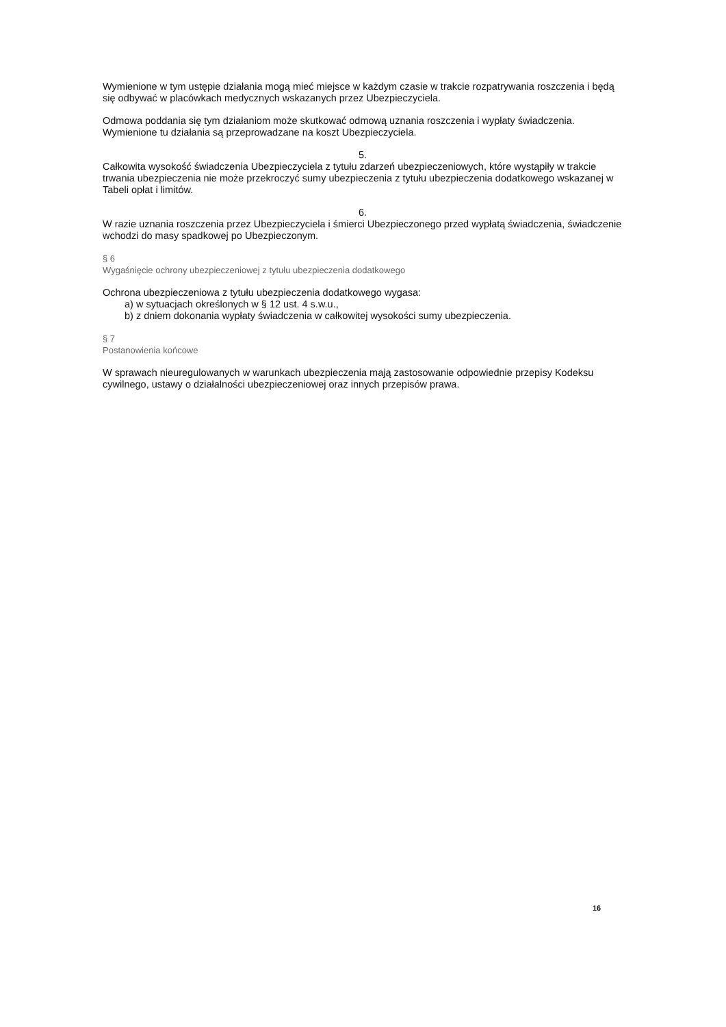Wymienione w tym ustępie działania mogą mieć miejsce w każdym czasie w trakcie rozpatrywania roszczenia i będą się odbywać w placówkach medycznych wskazanych przez Ubezpieczyciela.
Odmowa poddania się tym działaniom może skutkować odmową uznania roszczenia i wypłaty świadczenia. Wymienione tu działania są przeprowadzane na koszt Ubezpieczyciela.
5.
Całkowita wysokość świadczenia Ubezpieczyciela z tytułu zdarzeń ubezpieczeniowych, które wystąpiły w trakcie trwania ubezpieczenia nie może przekroczyć sumy ubezpieczenia z tytułu ubezpieczenia dodatkowego wskazanej w Tabeli opłat i limitów.
6.
W razie uznania roszczenia przez Ubezpieczyciela i śmierci Ubezpieczonego przed wypłatą świadczenia, świadczenie wchodzi do masy spadkowej po Ubezpieczonym.
§ 6
Wygaśnięcie ochrony ubezpieczeniowej z tytułu ubezpieczenia dodatkowego
Ochrona ubezpieczeniowa z tytułu ubezpieczenia dodatkowego wygasa:
a) w sytuacjach określonych w § 12 ust. 4 s.w.u.,
b) z dniem dokonania wypłaty świadczenia w całkowitej wysokości sumy ubezpieczenia.
§ 7
Postanowienia końcowe
W sprawach nieuregulowanych w warunkach ubezpieczenia mają zastosowanie odpowiednie przepisy Kodeksu cywilnego, ustawy o działalności ubezpieczeniowej oraz innych przepisów prawa.
16